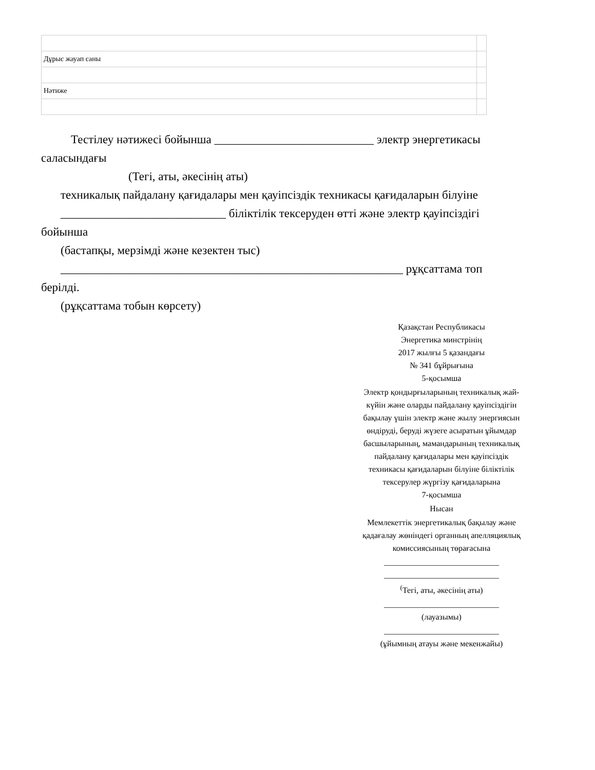| Дұрыс жауап саны | |
| Нәтиже | |
Тестілеу нәтижесі бойынша ___________________________ электр энергетикасы
саласындағы
(Тегі, аты, әкесінің аты)
техникалық пайдалану қағидалары мен қауіпсіздік техникасы қағидаларын білуіне
____________________________ біліктілік тексеруден өтті және электр қауіпсіздігі
бойынша
(бастапқы, мерзімді және кезектен тыс)
__________________________________________________________ рұқсаттама топ
берілді.
(рұқсаттама тобын көрсету)
Қазақстан Республикасы
Энергетика минстрінің
2017 жылғы 5 қазандағы
№ 341 бұйрығына
5-қосымша
Электр қондырғыларының техникалық жай-күйін және оларды пайдалану қауіпсіздігін бақылау үшін электр және жылу энергиясын өндіруді, беруді жүзеге асыратын ұйымдар басшыларының, мамандарының техникалық пайдалану қағидалары мен қауіпсіздік техникасы қағидаларын білуіне біліктілік тексерулер жүргізу қағидаларына
7-қосымша
Нысан
Мемлекеттік энергетикалық бақылау және қадағалау жөніндегі органның апелляциялық комиссиясының төрағасына
____________________________
____________________________
<sup>(</sup>Тегі, аты, әкесінің аты)
____________________________
(лауазымы)
____________________________
(ұйымның атауы және мекенжайы)